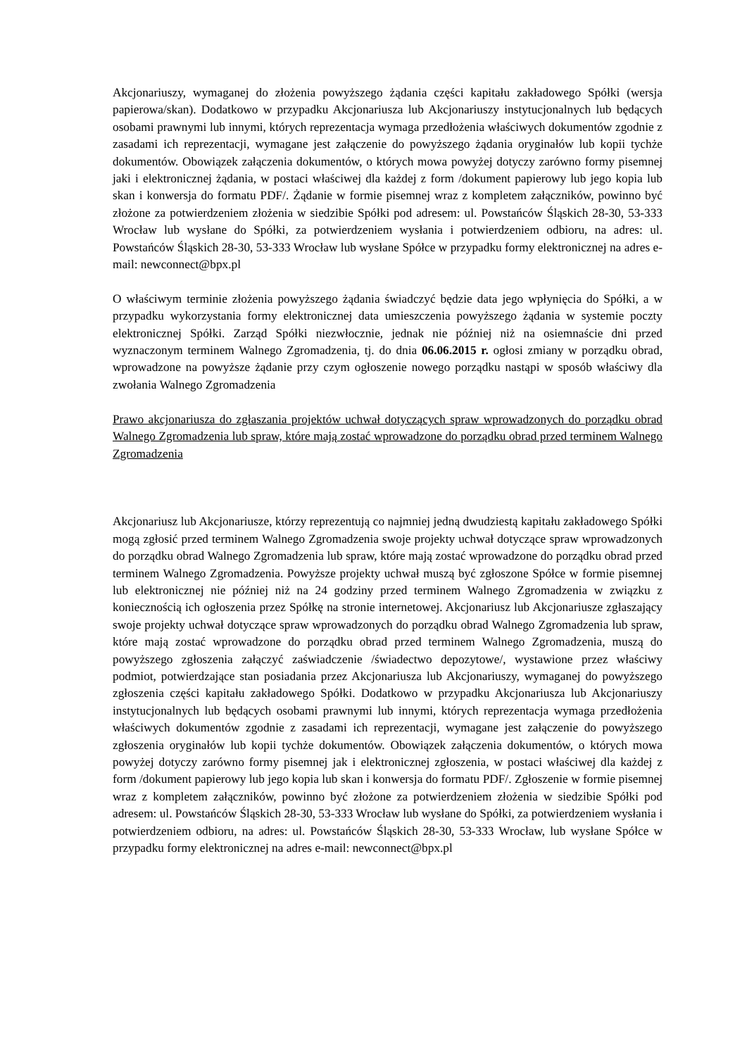Akcjonariuszy, wymaganej do złożenia powyższego żądania części kapitału zakładowego Spółki (wersja papierowa/skan). Dodatkowo w przypadku Akcjonariusza lub Akcjonariuszy instytucjonalnych lub będących osobami prawnymi lub innymi, których reprezentacja wymaga przedłożenia właściwych dokumentów zgodnie z zasadami ich reprezentacji, wymagane jest załączenie do powyższego żądania oryginałów lub kopii tychże dokumentów. Obowiązek załączenia dokumentów, o których mowa powyżej dotyczy zarówno formy pisemnej jaki i elektronicznej żądania, w postaci właściwej dla każdej z form /dokument papierowy lub jego kopia lub skan i konwersja do formatu PDF/. Żądanie w formie pisemnej wraz z kompletem załączników, powinno być złożone za potwierdzeniem złożenia w siedzibie Spółki pod adresem: ul. Powstańców Śląskich 28-30, 53-333 Wrocław lub wysłane do Spółki, za potwierdzeniem wysłania i potwierdzeniem odbioru, na adres: ul. Powstańców Śląskich 28-30, 53-333 Wrocław lub wysłane Spółce w przypadku formy elektronicznej na adres e-mail: newconnect@bpx.pl
O właściwym terminie złożenia powyższego żądania świadczyć będzie data jego wpłynięcia do Spółki, a w przypadku wykorzystania formy elektronicznej data umieszczenia powyższego żądania w systemie poczty elektronicznej Spółki. Zarząd Spółki niezwłocznie, jednak nie później niż na osiemnaście dni przed wyznaczonym terminem Walnego Zgromadzenia, tj. do dnia 06.06.2015 r. ogłosi zmiany w porządku obrad, wprowadzone na powyższe żądanie przy czym ogłoszenie nowego porządku nastąpi w sposób właściwy dla zwołania Walnego Zgromadzenia
Prawo akcjonariusza do zgłaszania projektów uchwał dotyczących spraw wprowadzonych do porządku obrad Walnego Zgromadzenia lub spraw, które mają zostać wprowadzone do porządku obrad przed terminem Walnego Zgromadzenia
Akcjonariusz lub Akcjonariusze, którzy reprezentują co najmniej jedną dwudziestą kapitału zakładowego Spółki mogą zgłosić przed terminem Walnego Zgromadzenia swoje projekty uchwał dotyczące spraw wprowadzonych do porządku obrad Walnego Zgromadzenia lub spraw, które mają zostać wprowadzone do porządku obrad przed terminem Walnego Zgromadzenia. Powyższe projekty uchwał muszą być zgłoszone Spółce w formie pisemnej lub elektronicznej nie później niż na 24 godziny przed terminem Walnego Zgromadzenia w związku z koniecznością ich ogłoszenia przez Spółkę na stronie internetowej. Akcjonariusz lub Akcjonariusze zgłaszający swoje projekty uchwał dotyczące spraw wprowadzonych do porządku obrad Walnego Zgromadzenia lub spraw, które mają zostać wprowadzone do porządku obrad przed terminem Walnego Zgromadzenia, muszą do powyższego zgłoszenia załączyć zaświadczenie /świadectwo depozytowe/, wystawione przez właściwy podmiot, potwierdzające stan posiadania przez Akcjonariusza lub Akcjonariuszy, wymaganej do powyższego zgłoszenia części kapitału zakładowego Spółki. Dodatkowo w przypadku Akcjonariusza lub Akcjonariuszy instytucjonalnych lub będących osobami prawnymi lub innymi, których reprezentacja wymaga przedłożenia właściwych dokumentów zgodnie z zasadami ich reprezentacji, wymagane jest załączenie do powyższego zgłoszenia oryginałów lub kopii tychże dokumentów. Obowiązek załączenia dokumentów, o których mowa powyżej dotyczy zarówno formy pisemnej jak i elektronicznej zgłoszenia, w postaci właściwej dla każdej z form /dokument papierowy lub jego kopia lub skan i konwersja do formatu PDF/. Zgłoszenie w formie pisemnej wraz z kompletem załączników, powinno być złożone za potwierdzeniem złożenia w siedzibie Spółki pod adresem: ul. Powstańców Śląskich 28-30, 53-333 Wrocław lub wysłane do Spółki, za potwierdzeniem wysłania i potwierdzeniem odbioru, na adres: ul. Powstańców Śląskich 28-30, 53-333 Wrocław, lub wysłane Spółce w przypadku formy elektronicznej na adres e-mail: newconnect@bpx.pl